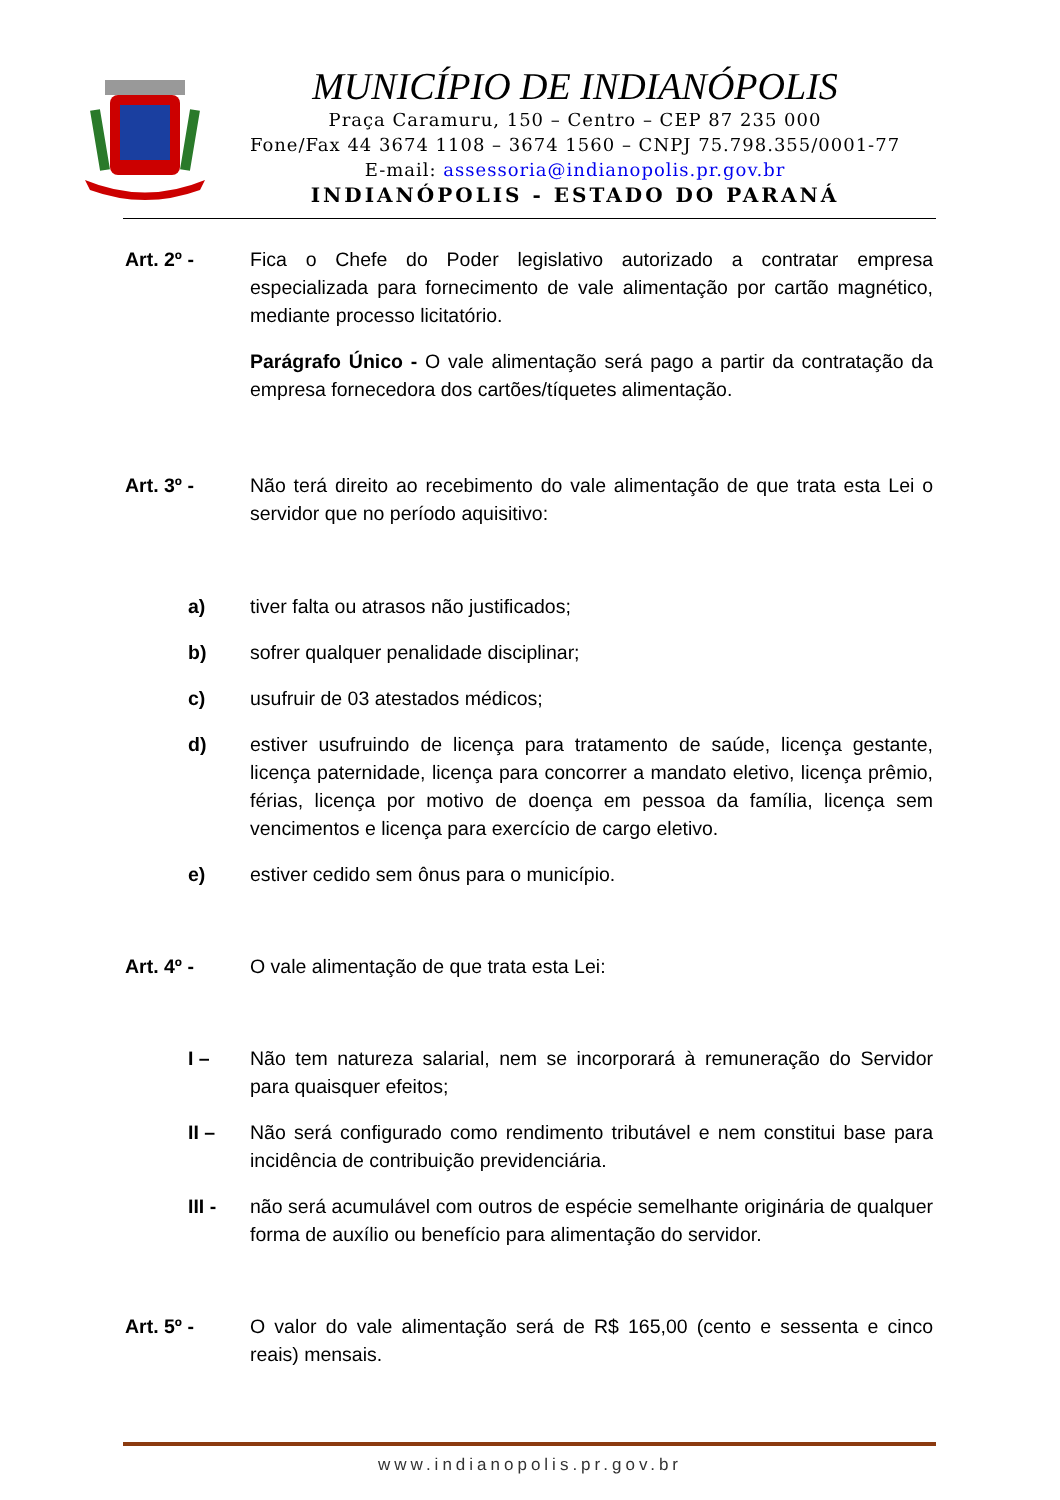MUNICÍPIO DE INDIANÓPOLIS
Praça Caramuru, 150 – Centro – CEP 87 235 000
Fone/Fax 44 3674 1108 – 3674 1560 – CNPJ 75.798.355/0001-77
E-mail: assessoria@indianopolis.pr.gov.br
INDIANÓPOLIS - ESTADO DO PARANÁ
Art. 2º - Fica o Chefe do Poder legislativo autorizado a contratar empresa especializada para fornecimento de vale alimentação por cartão magnético, mediante processo licitatório.
Parágrafo Único - O vale alimentação será pago a partir da contratação da empresa fornecedora dos cartões/tíquetes alimentação.
Art. 3º - Não terá direito ao recebimento do vale alimentação de que trata esta Lei o servidor que no período aquisitivo:
a) tiver falta ou atrasos não justificados;
b) sofrer qualquer penalidade disciplinar;
c) usufruir de 03 atestados médicos;
d) estiver usufruindo de licença para tratamento de saúde, licença gestante, licença paternidade, licença para concorrer a mandato eletivo, licença prêmio, férias, licença por motivo de doença em pessoa da família, licença sem vencimentos e licença para exercício de cargo eletivo.
e) estiver cedido sem ônus para o município.
Art. 4º - O vale alimentação de que trata esta Lei:
I – Não tem natureza salarial, nem se incorporará à remuneração do Servidor para quaisquer efeitos;
II – Não será configurado como rendimento tributável e nem constitui base para incidência de contribuição previdenciária.
III - não será acumulável com outros de espécie semelhante originária de qualquer forma de auxílio ou benefício para alimentação do servidor.
Art. 5º - O valor do vale alimentação será de R$ 165,00 (cento e sessenta e cinco reais) mensais.
www.indianopolis.pr.gov.br